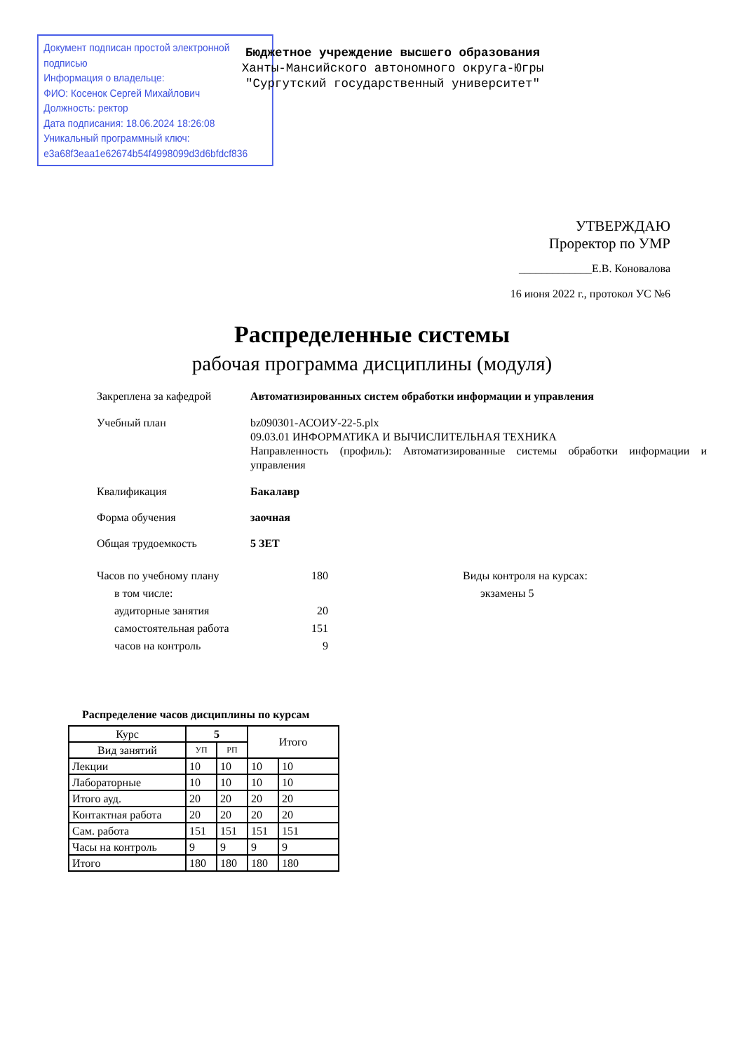Документ подписан простой электронной подписью
Информация о владельце:
ФИО: Косенок Сергей Михайлович
Должность: ректор
Дата подписания: 18.06.2024 18:26:08
Уникальный программный ключ:
e3a68f3eaa1e62674b54f4998099d3d6bfdcf836
Бюджетное учреждение высшего образования
Ханты-Мансийского автономного округа-Югры
"Сургутский государственный университет"
УТВЕРЖДАЮ
Проректор по УМР
_____________Е.В. Коновалова
16 июня 2022 г., протокол УС №6
Распределенные системы
рабочая программа дисциплины (модуля)
Закреплена за кафедрой Автоматизированных систем обработки информации и управления
Учебный план bz090301-АСОИУ-22-5.plx
09.03.01 ИНФОРМАТИКА И ВЫЧИСЛИТЕЛЬНАЯ ТЕХНИКА
Направленность (профиль): Автоматизированные системы обработки информации и управления
Квалификация Бакалавр
Форма обучения заочная
Общая трудоемкость 5 ЗЕТ
Часов по учебному плану 180
в том числе:
аудиторные занятия 20
самостоятельная работа 151
часов на контроль 9
Виды контроля на курсах:
экзамены 5
Распределение часов дисциплины по курсам
| Курс | 5 | | Итого | |
| --- | --- | --- | --- | --- |
| Вид занятий | УП | РП | | |
| Лекции | 10 | 10 | 10 | 10 |
| Лабораторные | 10 | 10 | 10 | 10 |
| Итого ауд. | 20 | 20 | 20 | 20 |
| Контактная работа | 20 | 20 | 20 | 20 |
| Сам. работа | 151 | 151 | 151 | 151 |
| Часы на контроль | 9 | 9 | 9 | 9 |
| Итого | 180 | 180 | 180 | 180 |